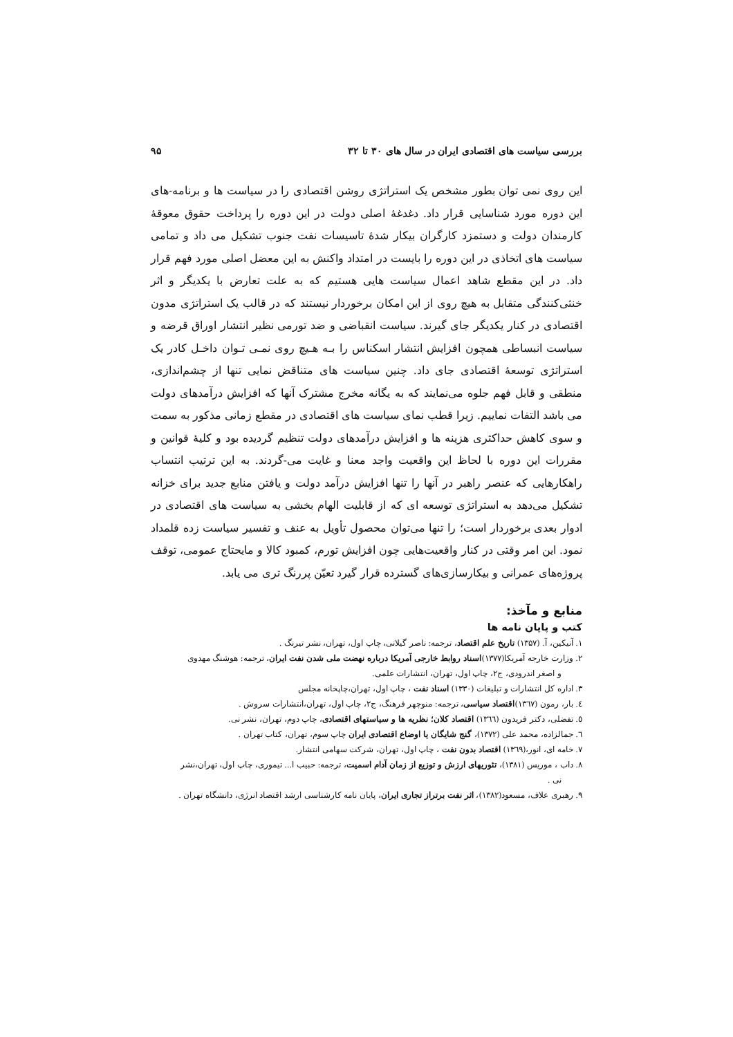بررسی سیاست های اقتصادی ایران در سال های ۳۰ تا ۳۲ ۹۵
این روی نمی توان بطور مشخص یک استراتژی روشن اقتصادی را در سیاست ها و برنامه-های این دوره مورد شناسایی قرار داد. دغدغهٔ اصلی دولت در این دوره را پرداخت حقوق معوقهٔ کارمندان دولت و دستمزد کارگران بیکار شدهٔ تاسیسات نفت جنوب تشکیل می داد و تمامی سیاست های اتخاذی در این دوره را بایست در امتداد واکنش به این معضل اصلی مورد فهم قرار داد. در این مقطع شاهد اعمال سیاست هایی هستیم که به علت تعارض با یکدیگر و اثر خنثی‌کنندگی متقابل به هیچ روی از این امکان برخوردار نیستند که در قالب یک استراتژی مدون اقتصادی در کنار یکدیگر جای گیرند. سیاست انقباضی و ضد تورمی نظیر انتشار اوراق قرضه و سیاست انبساطی همچون افزایش انتشار اسکناس را بـه هـیچ روی نمـی تـوان داخـل کادر یک استراتژی توسعهٔ اقتصادی جای داد. چنین سیاست های متناقض نمایی تنها از چشم‌اندازی، منطقی و قابل فهم جلوه می‌نمایند که به یگانه مخرج مشترک آنها که افزایش درآمدهای دولت می باشد التفات نماییم. زیرا قطب نمای سیاست های اقتصادی در مقطع زمانی مذکور به سمت و سوی کاهش حداکثری هزینه ها و افزایش درآمدهای دولت تنظیم گردیده بود و کلیهٔ قوانین و مقررات این دوره با لحاظ این واقعیت واجد معنا و غایت می-گردند. به این ترتیب انتساب راهکارهایی که عنصر راهبر در آنها را تنها افزایش درآمد دولت و یافتن منابع جدید برای خزانه تشکیل می‌دهد به استراتژی توسعه ای که از قابلیت الهام بخشی به سیاست های اقتصادی در ادوار بعدی برخوردار است؛ را تنها می‌توان محصول تأویل به عنف و تفسیر سیاست زده قلمداد نمود. این امر وقتی در کنار واقعیت‌هایی چون افزایش تورم، کمبود کالا و مایحتاج عمومی، توقف پروژه‌های عمرانی و بیکارسازی‌های گسترده قرار گیرد تعیّن پررنگ تری می یابد.
منابع و مآخذ:
کتب و پایان نامه ها
۱. آنیکین، آ. (۱۳۵۷) تاریخ علم اقتصاد، ترجمه: ناصر گیلانی، چاپ اول، تهران، نشر تیرنگ .
۲. وزارت خارجه آمریکا(۱۳۷۷)اسناد روابط خارجی آمریکا درباره نهضت ملی شدن نفت ایران، ترجمه: هوشنگ مهدوی
و اصغر اندرودی، ج۲، چاپ اول، تهران، انتشارات علمی.
۳. اداره کل انتشارات و تبلیغات (۱۳۳۰) اسناد نفت ، چاپ اول، تهران،چاپخانه مجلس
٤. بار، رمون (۱۳٦۷)اقتصاد سیاسی، ترجمه: منوچهر فرهنگ، ج۲، چاپ اول، تهران،انتشارات سروش .
٥. تفضلی، دکتر فریدون (۱۳٦٦) اقتصاد کلان؛ نظریه ها و سیاستهای اقتصادی، چاپ دوم، تهران، نشر نی.
٦. جمالزاده، محمد علی (۱۳۷۲)، گنج شایگان یا اوضاع اقتصادی ایران چاپ سوم، تهران، کتاب تهران .
۷. خامه ای، انور،(۱۳٦۹) اقتصاد بدون نفت ، چاپ اول، تهران، شرکت سهامی انتشار.
۸. داب ، موریس (۱۳۸۱)، تئوریهای ارزش و توزیع از زمان آدام اسمیت، ترجمه: حبیب ا... تیموری، چاپ اول، تهران،نشر
نی .
۹. رهبری علاف، مسعود(۱۳۸۲)، اثر نفت برتراز تجاری ایران، پایان نامه کارشناسی ارشد اقتصاد انرژی، دانشگاه تهران .